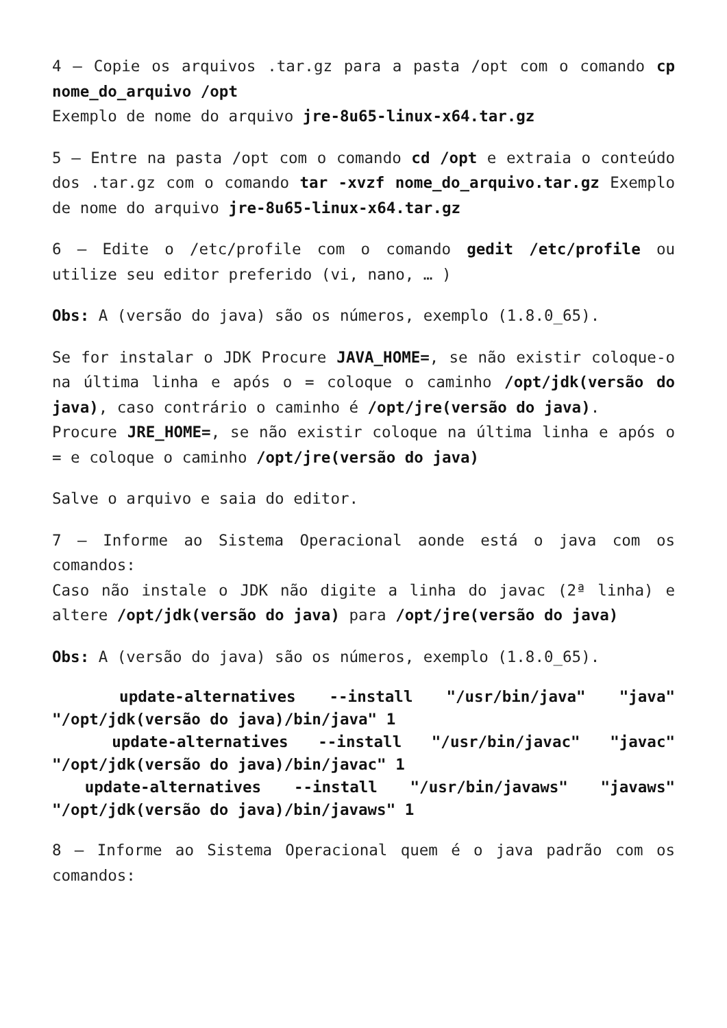4 – Copie os arquivos .tar.gz para a pasta /opt com o comando cp nome_do_arquivo /opt
Exemplo de nome do arquivo jre-8u65-linux-x64.tar.gz
5 – Entre na pasta /opt com o comando cd /opt e extraia o conteúdo dos .tar.gz com o comando tar -xvzf nome_do_arquivo.tar.gz Exemplo de nome do arquivo jre-8u65-linux-x64.tar.gz
6 – Edite o /etc/profile com o comando gedit /etc/profile ou utilize seu editor preferido (vi, nano, … )
Obs: A (versão do java) são os números, exemplo (1.8.0_65).
Se for instalar o JDK Procure JAVA_HOME=, se não existir coloque-o na última linha e após o = coloque o caminho /opt/jdk(versão do java), caso contrário o caminho é /opt/jre(versão do java).
Procure JRE_HOME=, se não existir coloque na última linha e após o = e coloque o caminho /opt/jre(versão do java)
Salve o arquivo e saia do editor.
7 – Informe ao Sistema Operacional aonde está o java com os comandos:
Caso não instale o JDK não digite a linha do javac (2ª linha) e altere /opt/jdk(versão do java) para /opt/jre(versão do java)
Obs: A (versão do java) são os números, exemplo (1.8.0_65).
update-alternatives --install "/usr/bin/java" "java" "/opt/jdk(versão do java)/bin/java" 1
update-alternatives --install "/usr/bin/javac" "javac" "/opt/jdk(versão do java)/bin/javac" 1
update-alternatives --install "/usr/bin/javaws" "javaws" "/opt/jdk(versão do java)/bin/javaws" 1
8 – Informe ao Sistema Operacional quem é o java padrão com os comandos: